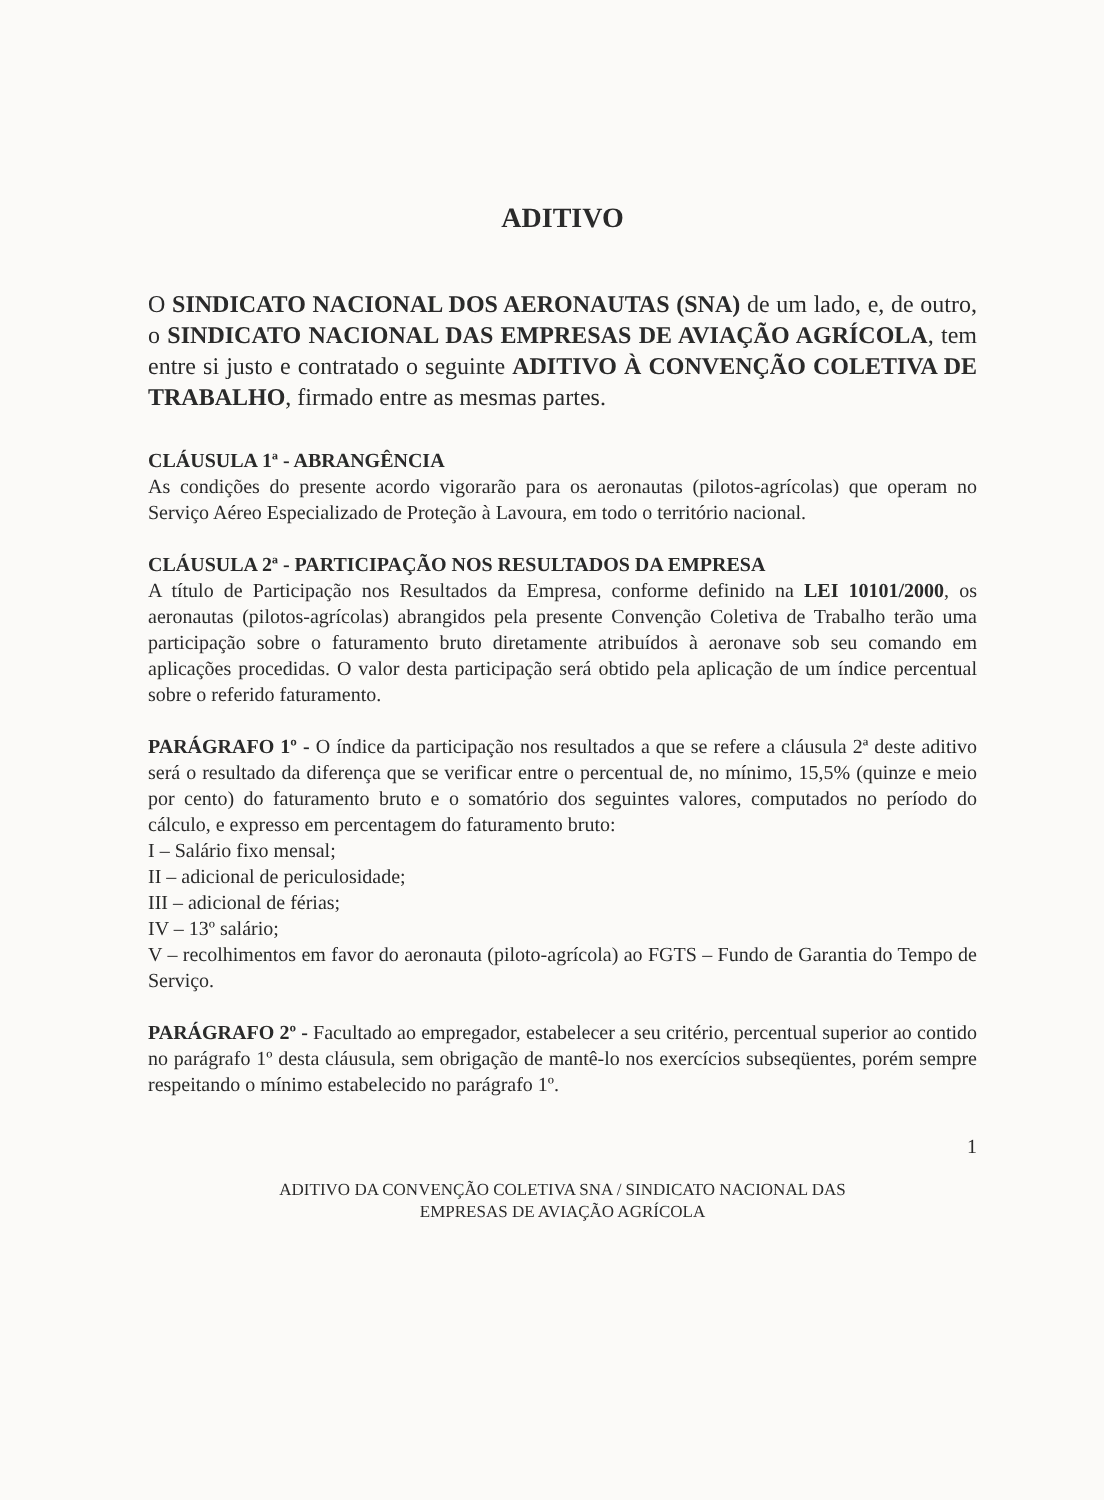ADITIVO
O SINDICATO NACIONAL DOS AERONAUTAS (SNA) de um lado, e, de outro, o SINDICATO NACIONAL DAS EMPRESAS DE AVIAÇÃO AGRÍCOLA, tem entre si justo e contratado o seguinte ADITIVO À CONVENÇÃO COLETIVA DE TRABALHO, firmado entre as mesmas partes.
CLÁUSULA 1ª - ABRANGÊNCIA
As condições do presente acordo vigorarão para os aeronautas (pilotos-agrícolas) que operam no Serviço Aéreo Especializado de Proteção à Lavoura, em todo o território nacional.
CLÁUSULA 2ª - PARTICIPAÇÃO NOS RESULTADOS DA EMPRESA
A título de Participação nos Resultados da Empresa, conforme definido na LEI 10101/2000, os aeronautas (pilotos-agrícolas) abrangidos pela presente Convenção Coletiva de Trabalho terão uma participação sobre o faturamento bruto diretamente atribuídos à aeronave sob seu comando em aplicações procedidas. O valor desta participação será obtido pela aplicação de um índice percentual sobre o referido faturamento.
PARÁGRAFO 1º - O índice da participação nos resultados a que se refere a cláusula 2ª deste aditivo será o resultado da diferença que se verificar entre o percentual de, no mínimo, 15,5% (quinze e meio por cento) do faturamento bruto e o somatório dos seguintes valores, computados no período do cálculo, e expresso em percentagem do faturamento bruto:
I – Salário fixo mensal;
II – adicional de periculosidade;
III – adicional de férias;
IV – 13º salário;
V – recolhimentos em favor do aeronauta (piloto-agrícola) ao FGTS – Fundo de Garantia do Tempo de Serviço.
PARÁGRAFO 2º - Facultado ao empregador, estabelecer a seu critério, percentual superior ao contido no parágrafo 1º desta cláusula, sem obrigação de mantê-lo nos exercícios subseqüentes, porém sempre respeitando o mínimo estabelecido no parágrafo 1º.
1
ADITIVO DA CONVENÇÃO COLETIVA SNA / SINDICATO NACIONAL DAS
EMPRESAS DE AVIAÇÃO AGRÍCOLA